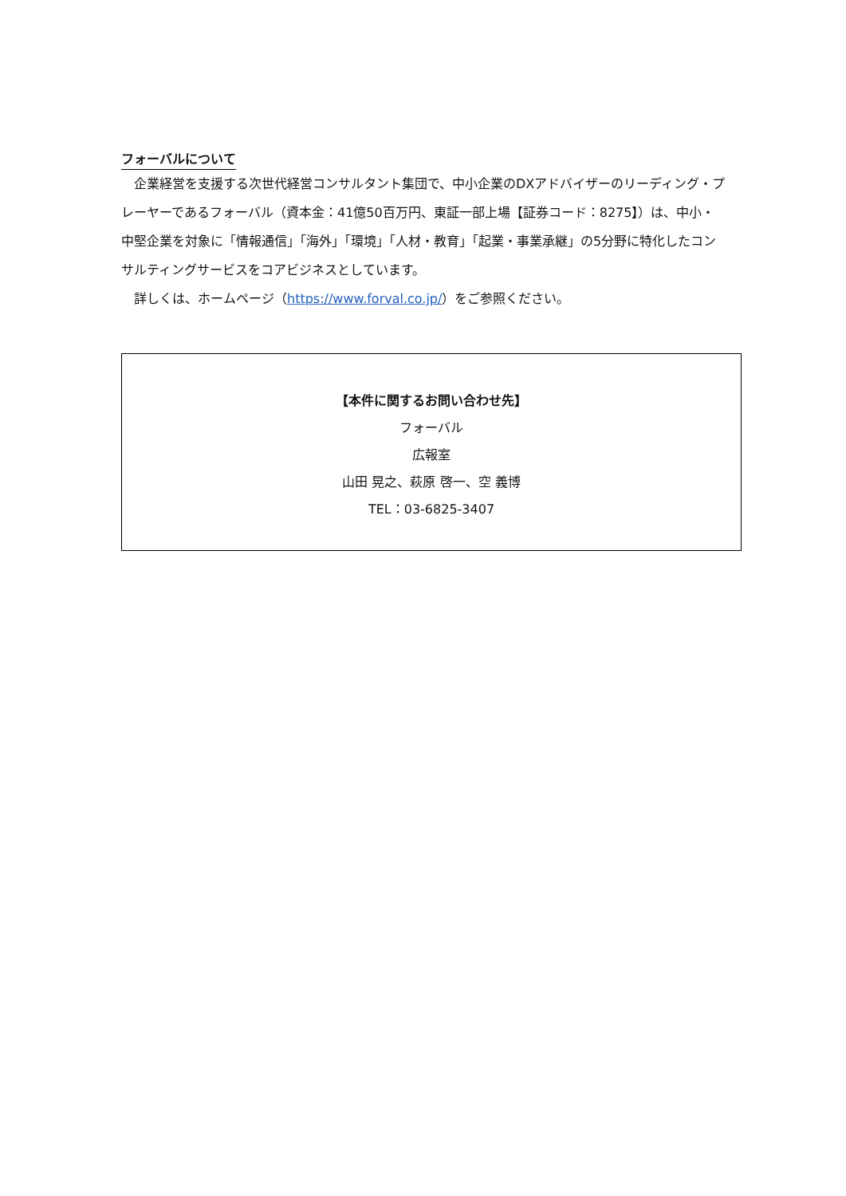フォーバルについて
　企業経営を支援する次世代経営コンサルタント集団で、中小企業のDXアドバイザーのリーディング・プレーヤーであるフォーバル（資本金：41億50百万円、東証一部上場【証券コード：8275】）は、中小・中堅企業を対象に「情報通信」「海外」「環境」「人材・教育」「起業・事業承継」の5分野に特化したコンサルティングサービスをコアビジネスとしています。
　詳しくは、ホームページ（https://www.forval.co.jp/）をご参照ください。
【本件に関するお問い合わせ先】
フォーバル
広報室
山田 晃之、萩原 啓一、空 義博
TEL：03-6825-3407